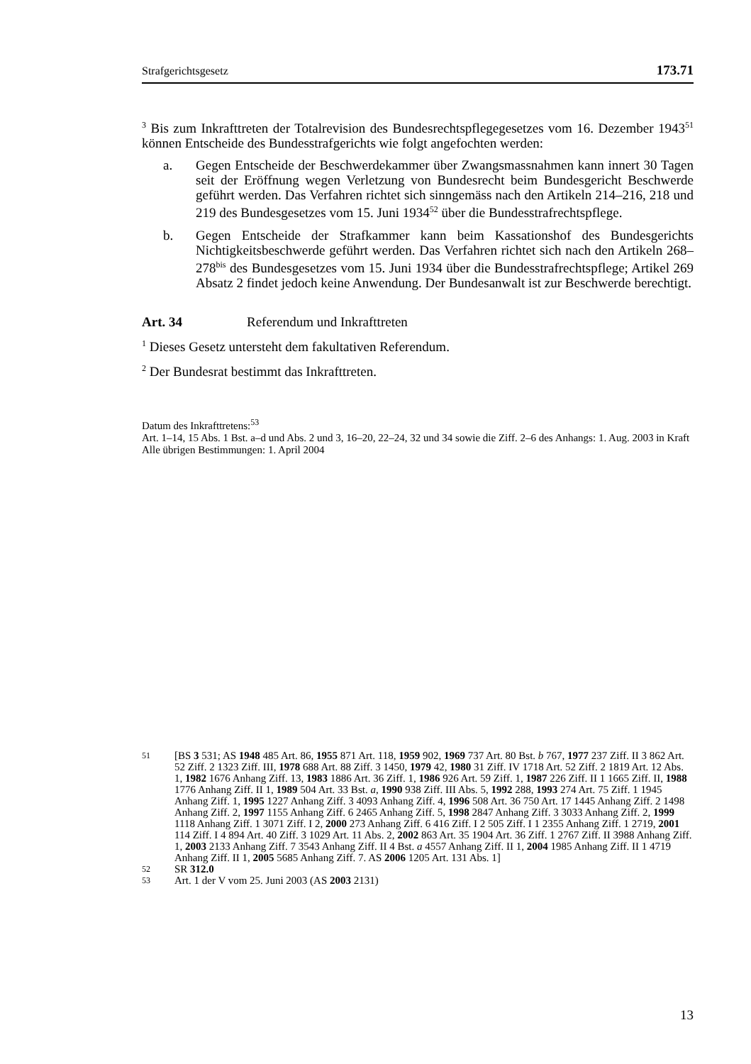Strafgerichtsgesetz 173.71
<sup>3</sup> Bis zum Inkrafttreten der Totalrevision des Bundesrechtspflegegesetzes vom 16. Dezember 1943<sup>51</sup> können Entscheide des Bundesstrafgerichts wie folgt angefochten werden:
a. Gegen Entscheide der Beschwerdekammer über Zwangsmassnahmen kann innert 30 Tagen seit der Eröffnung wegen Verletzung von Bundesrecht beim Bundesgericht Beschwerde geführt werden. Das Verfahren richtet sich sinngemäss nach den Artikeln 214–216, 218 und 219 des Bundesgesetzes vom 15. Juni 1934<sup>52</sup> über die Bundesstrafrechtspflege.
b. Gegen Entscheide der Strafkammer kann beim Kassationshof des Bundesgerichts Nichtigkeitsbeschwerde geführt werden. Das Verfahren richtet sich nach den Artikeln 268–278<sup>bis</sup> des Bundesgesetzes vom 15. Juni 1934 über die Bundesstrafrechtspflege; Artikel 269 Absatz 2 findet jedoch keine Anwendung. Der Bundesanwalt ist zur Beschwerde berechtigt.
Art. 34 Referendum und Inkrafttreten
<sup>1</sup> Dieses Gesetz untersteht dem fakultativen Referendum.
<sup>2</sup> Der Bundesrat bestimmt das Inkrafttreten.
Datum des Inkrafttretens:<sup>53</sup>
Art. 1–14, 15 Abs. 1 Bst. a–d und Abs. 2 und 3, 16–20, 22–24, 32 und 34 sowie die Ziff. 2–6 des Anhangs: 1. Aug. 2003 in Kraft
Alle übrigen Bestimmungen: 1. April 2004
51 [BS 3 531; AS 1948 485 Art. 86, 1955 871 Art. 118, 1959 902, 1969 737 Art. 80 Bst. b 767, 1977 237 Ziff. II 3 862 Art. 52 Ziff. 2 1323 Ziff. III, 1978 688 Art. 88 Ziff. 3 1450, 1979 42, 1980 31 Ziff. IV 1718 Art. 52 Ziff. 2 1819 Art. 12 Abs. 1, 1982 1676 Anhang Ziff. 13, 1983 1886 Art. 36 Ziff. 1, 1986 926 Art. 59 Ziff. 1, 1987 226 Ziff. II 1 1665 Ziff. II, 1988 1776 Anhang Ziff. II 1, 1989 504 Art. 33 Bst. a, 1990 938 Ziff. III Abs. 5, 1992 288, 1993 274 Art. 75 Ziff. 1 1945 Anhang Ziff. 1, 1995 1227 Anhang Ziff. 3 4093 Anhang Ziff. 4, 1996 508 Art. 36 750 Art. 17 1445 Anhang Ziff. 2 1498 Anhang Ziff. 2, 1997 1155 Anhang Ziff. 6 2465 Anhang Ziff. 5, 1998 2847 Anhang Ziff. 3 3033 Anhang Ziff. 2, 1999 1118 Anhang Ziff. 1 3071 Ziff. I 2, 2000 273 Anhang Ziff. 6 416 Ziff. I 2 505 Ziff. I 1 2355 Anhang Ziff. 1 2719, 2001 114 Ziff. I 4 894 Art. 40 Ziff. 3 1029 Art. 11 Abs. 2, 2002 863 Art. 35 1904 Art. 36 Ziff. 1 2767 Ziff. II 3988 Anhang Ziff. 1, 2003 2133 Anhang Ziff. 7 3543 Anhang Ziff. II 4 Bst. a 4557 Anhang Ziff. II 1, 2004 1985 Anhang Ziff. II 1 4719 Anhang Ziff. II 1, 2005 5685 Anhang Ziff. 7. AS 2006 1205 Art. 131 Abs. 1]
52 SR 312.0
53 Art. 1 der V vom 25. Juni 2003 (AS 2003 2131)
13